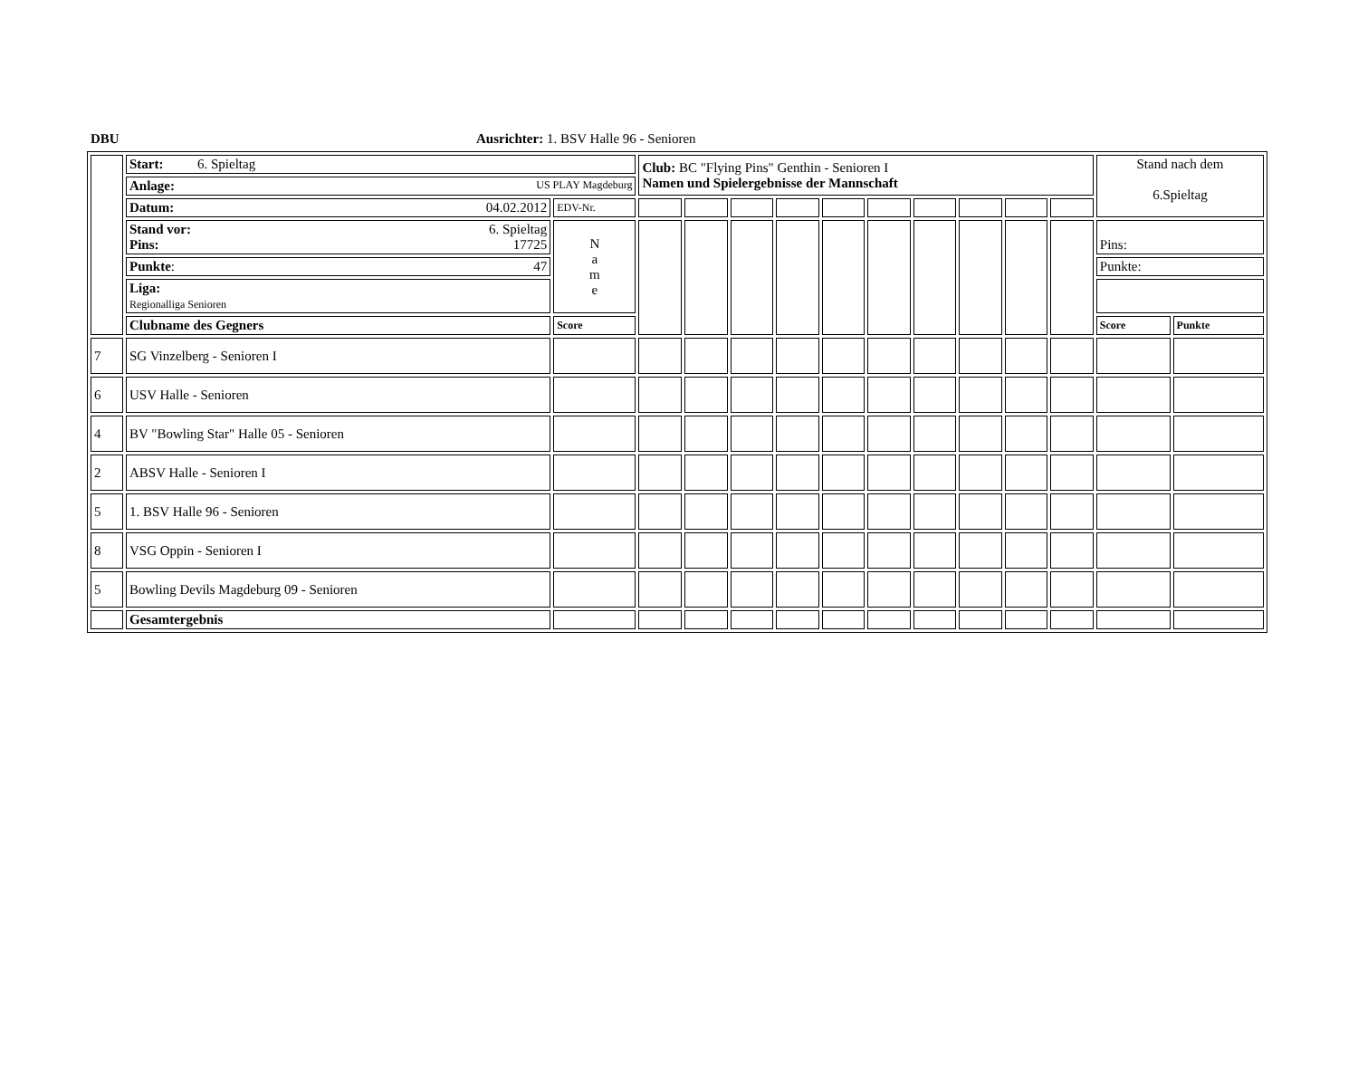DBU Ausrichter: 1. BSV Halle 96 - Senioren
| | Start: 6. Spieltag | | Club: BC "Flying Pins" Genthin - Senioren I Namen und Spielergebnisse der Mannschaft | | | | | | | | | | Stand nach dem 6.Spieltag | |
| | Anlage: US PLAY Magdeburg | | | | | | | | | | | | | |
| | Datum: 04.02.2012 | EDV-Nr. | | | | | | | | | | | | |
| | Stand vor: 6. Spieltag Pins: 17725 | N a m e | | | | | | | | | | | Pins: | |
| | Punkte : 47 | | | | | | | | | | | | Punkte: | |
| | Liga: Regionalliga Senioren | | | | | | | | | | | | | |
| | Clubname des Gegners | Score | | | | | | | | | | | Score | Punkte |
| 7 | SG Vinzelberg - Senioren I | | | | | | | | | | | | | |
| 6 | USV Halle - Senioren | | | | | | | | | | | | | |
| 4 | BV "Bowling Star" Halle 05 - Senioren | | | | | | | | | | | | | |
| 2 | ABSV Halle - Senioren I | | | | | | | | | | | | | |
| 5 | 1. BSV Halle 96 - Senioren | | | | | | | | | | | | | |
| 8 | VSG Oppin - Senioren I | | | | | | | | | | | | | |
| 5 | Bowling Devils Magdeburg 09 - Senioren | | | | | | | | | | | | | |
| | Gesamtergebnis | | | | | | | | | | | | | |